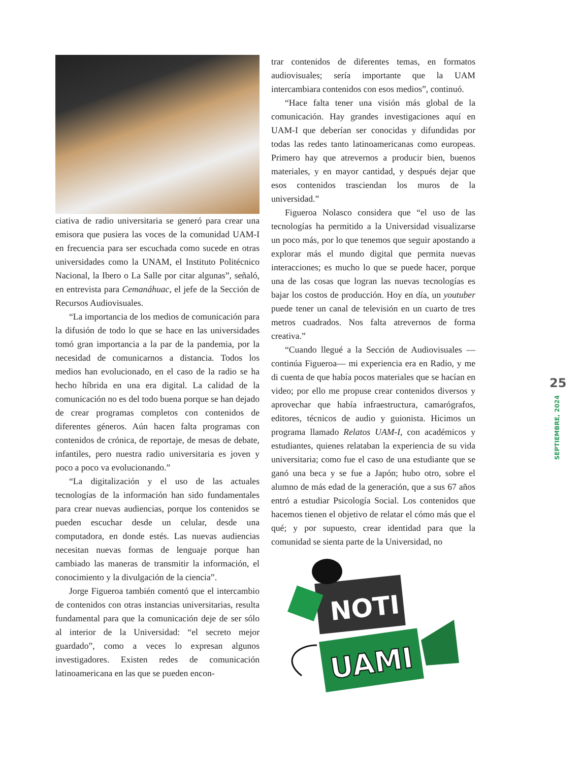ciativa de radio universitaria se generó para crear una emisora que pusiera las voces de la comunidad UAM-I en frecuencia para ser escuchada como sucede en otras universidades como la UNAM, el Instituto Politécnico Nacional, la Ibero o La Salle por citar algunas”, señaló, en entrevista para Cemanáhuac, el jefe de la Sección de Recursos Audiovisuales.
“La importancia de los medios de comunicación para la difusión de todo lo que se hace en las universidades tomó gran importancia a la par de la pandemia, por la necesidad de comunicarnos a distancia. Todos los medios han evolucionado, en el caso de la radio se ha hecho híbrida en una era digital. La calidad de la comunicación no es del todo buena porque se han dejado de crear programas completos con contenidos de diferentes géneros. Aún hacen falta programas con contenidos de crónica, de reportaje, de mesas de debate, infantiles, pero nuestra radio universitaria es joven y poco a poco va evolucionando.”
“La digitalización y el uso de las actuales tecnologías de la información han sido fundamentales para crear nuevas audiencias, porque los contenidos se pueden escuchar desde un celular, desde una computadora, en donde estés. Las nuevas audiencias necesitan nuevas formas de lenguaje porque han cambiado las maneras de transmitir la información, el conocimiento y la divulgación de la ciencia”.
Jorge Figueroa también comentó que el intercambio de contenidos con otras instancias universitarias, resulta fundamental para que la comunicación deje de ser sólo al interior de la Universidad: “el secreto mejor guardado”, como a veces lo expresan algunos investigadores. Existen redes de comunicación latinoamericana en las que se pueden encon-
trar contenidos de diferentes temas, en formatos audiovisuales; sería importante que la UAM intercambiara contenidos con esos medios”, continuó.
“Hace falta tener una visión más global de la comunicación. Hay grandes investigaciones aquí en UAM-I que deberían ser conocidas y difundidas por todas las redes tanto latinoamericanas como europeas. Primero hay que atrevernos a producir bien, buenos materiales, y en mayor cantidad, y después dejar que esos contenidos trasciendan los muros de la universidad.”
Figueroa Nolasco considera que “el uso de las tecnologías ha permitido a la Universidad visualizarse un poco más, por lo que tenemos que seguir apostando a explorar más el mundo digital que permita nuevas interacciones; es mucho lo que se puede hacer, porque una de las cosas que logran las nuevas tecnologías es bajar los costos de producción. Hoy en día, un youtuber puede tener un canal de televisión en un cuarto de tres metros cuadrados. Nos falta atrevernos de forma creativa.”
“Cuando llegué a la Sección de Audiovisuales —continúa Figueroa— mi experiencia era en Radio, y me di cuenta de que había pocos materiales que se hacían en video; por ello me propuse crear contenidos diversos y aprovechar que había infraestructura, camarógrafos, editores, técnicos de audio y guionista. Hicimos un programa llamado Relatos UAM-I, con académicos y estudiantes, quienes relataban la experiencia de su vida universitaria; como fue el caso de una estudiante que se ganó una beca y se fue a Japón; hubo otro, sobre el alumno de más edad de la generación, que a sus 67 años entró a estudiar Psicología Social. Los contenidos que hacemos tienen el objetivo de relatar el cómo más que el qué; y por supuesto, crear identidad para que la comunidad se sienta parte de la Universidad, no
NOTI
UAMI
25
SEPTIEMBRE, 2024